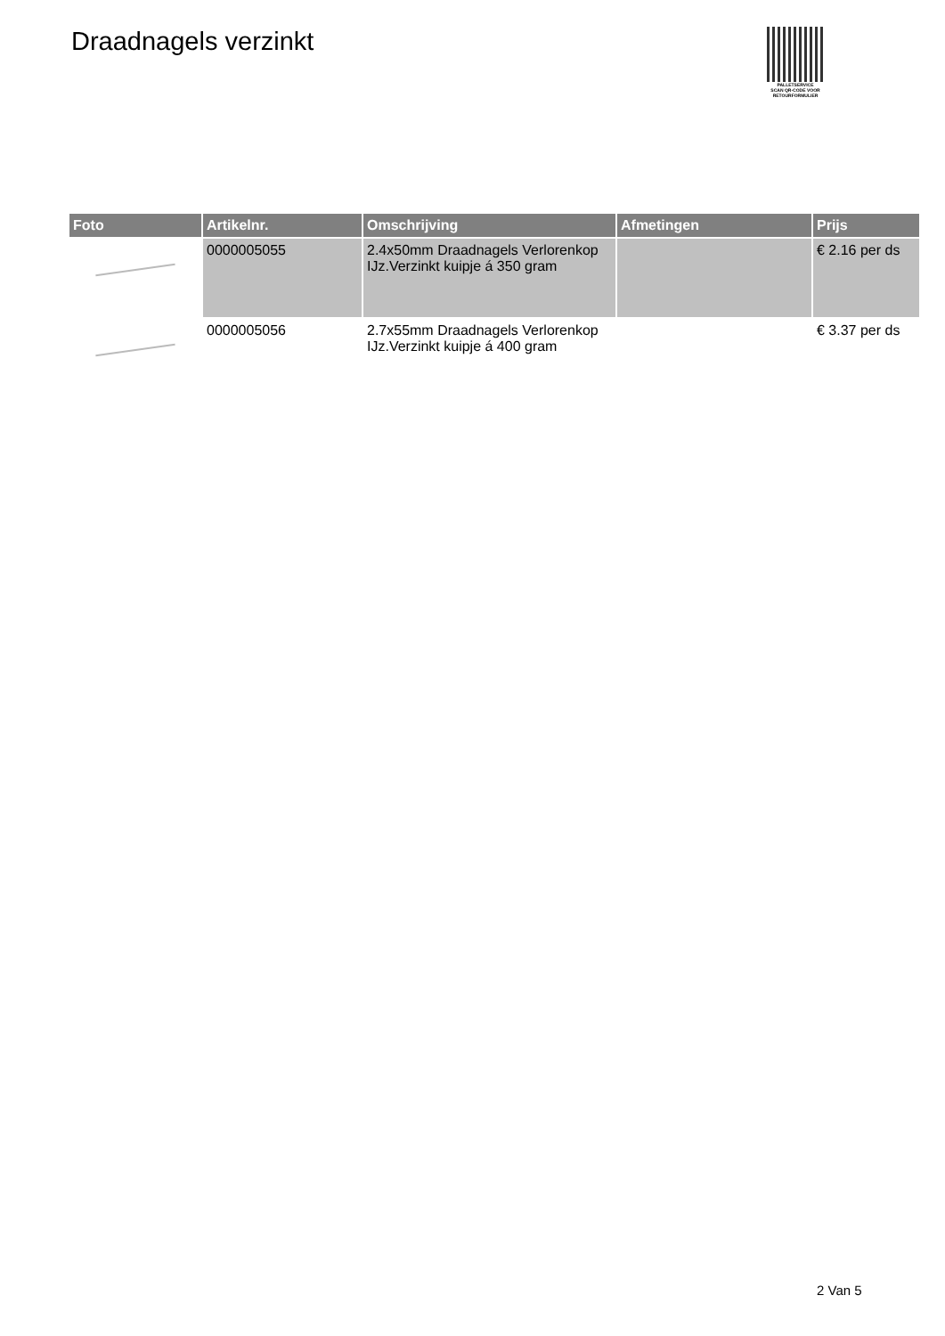Draadnagels verzinkt
PALLETSERVICE
SCAN QR-CODE VOOR RETOURFORMULIER
| Foto | Artikelnr. | Omschrijving | Afmetingen | Prijs |
| --- | --- | --- | --- | --- |
| | 0000005055 | 2.4x50mm Draadnagels Verlorenkop IJz.Verzinkt kuipje á 350 gram | | € 2.16 per ds |
| | 0000005056 | 2.7x55mm Draadnagels Verlorenkop IJz.Verzinkt kuipje á 400 gram | | € 3.37 per ds |
2 Van 5